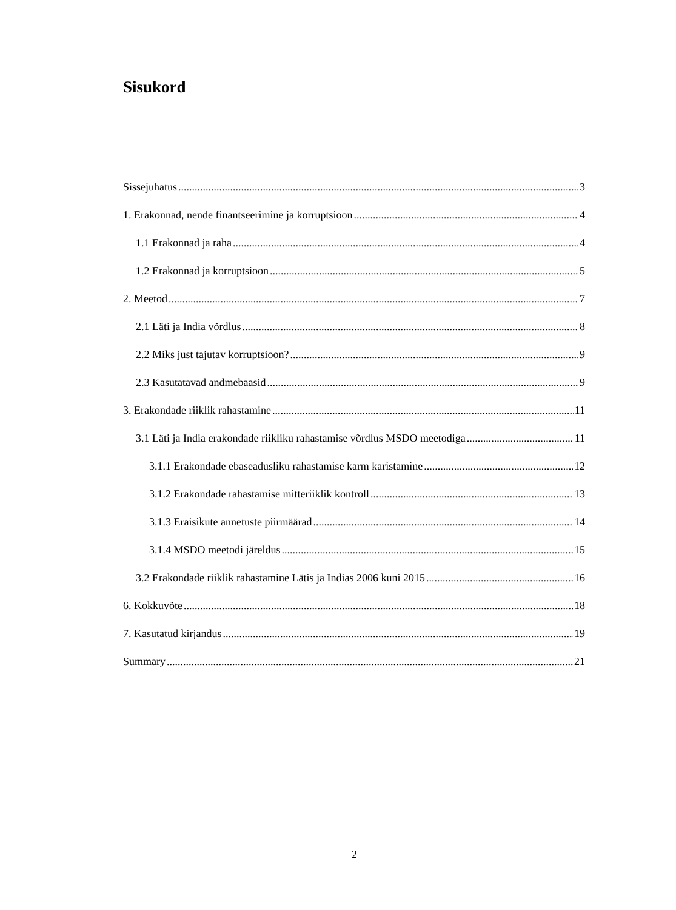Sisukord
Sissejuhatus 3
1. Erakonnad, nende finantseerimine ja korruptsioon 4
1.1 Erakonnad ja raha 4
1.2 Erakonnad ja korruptsioon 5
2. Meetod 7
2.1 Läti ja India võrdlus 8
2.2 Miks just tajutav korruptsioon? 9
2.3 Kasutatavad andmebaasid 9
3. Erakondade riiklik rahastamine 11
3.1 Läti ja India erakondade riikliku rahastamise võrdlus MSDO meetodiga 11
3.1.1 Erakondade ebaseadusliku rahastamise karm karistamine 12
3.1.2 Erakondade rahastamise mitteriiklik kontroll 13
3.1.3 Eraisikute annetuste piirmäärad 14
3.1.4 MSDO meetodi järeldus 15
3.2 Erakondade riiklik rahastamine Lätis ja Indias 2006 kuni 2015 16
6. Kokkuvõte 18
7. Kasutatud kirjandus 19
Summary 21
2